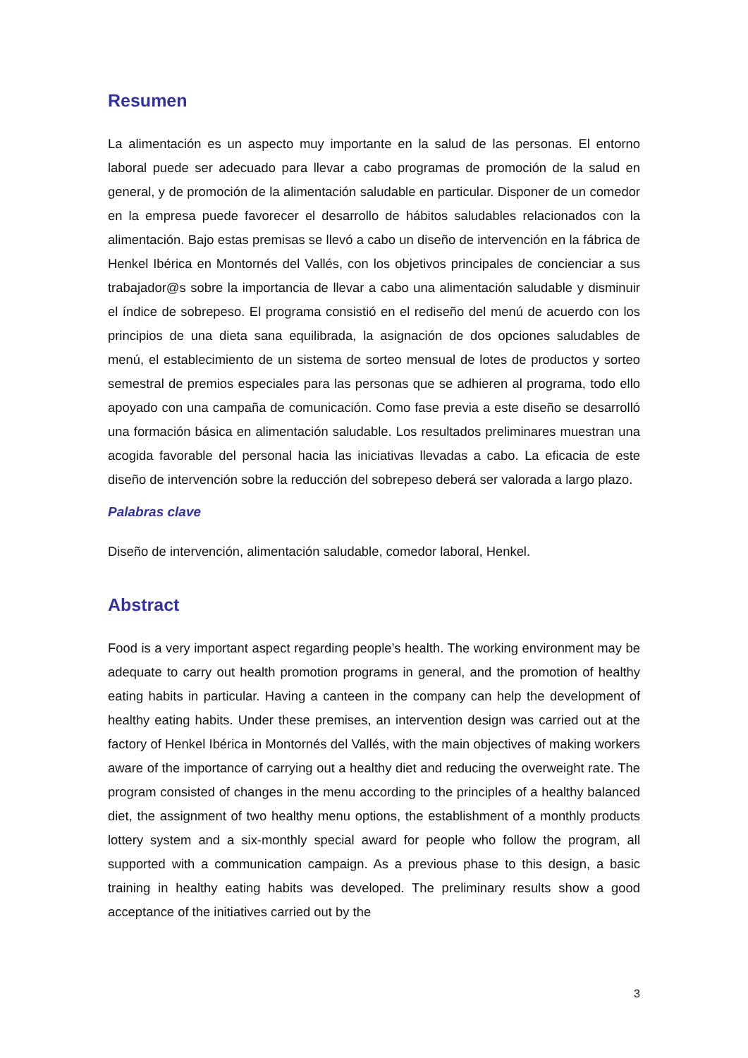Resumen
La alimentación es un aspecto muy importante en la salud de las personas. El entorno laboral puede ser adecuado para llevar a cabo programas de promoción de la salud en general, y de promoción de la alimentación saludable en particular. Disponer de un comedor en la empresa puede favorecer el desarrollo de hábitos saludables relacionados con la alimentación. Bajo estas premisas se llevó a cabo un diseño de intervención en la fábrica de Henkel Ibérica en Montornés del Vallés, con los objetivos principales de concienciar a sus trabajador@s sobre la importancia de llevar a cabo una alimentación saludable y disminuir el índice de sobrepeso. El programa consistió en el rediseño del menú de acuerdo con los principios de una dieta sana equilibrada, la asignación de dos opciones saludables de menú, el establecimiento de un sistema de sorteo mensual de lotes de productos y sorteo semestral de premios especiales para las personas que se adhieren al programa, todo ello apoyado con una campaña de comunicación. Como fase previa a este diseño se desarrolló una formación básica en alimentación saludable. Los resultados preliminares muestran una acogida favorable del personal hacia las iniciativas llevadas a cabo. La eficacia de este diseño de intervención sobre la reducción del sobrepeso deberá ser valorada a largo plazo.
Palabras clave
Diseño de intervención, alimentación saludable, comedor laboral, Henkel.
Abstract
Food is a very important aspect regarding people’s health. The working environment may be adequate to carry out health promotion programs in general, and the promotion of healthy eating habits in particular. Having a canteen in the company can help the development of healthy eating habits. Under these premises, an intervention design was carried out at the factory of Henkel Ibérica in Montornés del Vallés, with the main objectives of making workers aware of the importance of carrying out a healthy diet and reducing the overweight rate. The program consisted of changes in the menu according to the principles of a healthy balanced diet, the assignment of two healthy menu options, the establishment of a monthly products lottery system and a six-monthly special award for people who follow the program, all supported with a communication campaign. As a previous phase to this design, a basic training in healthy eating habits was developed. The preliminary results show a good acceptance of the initiatives carried out by the
3